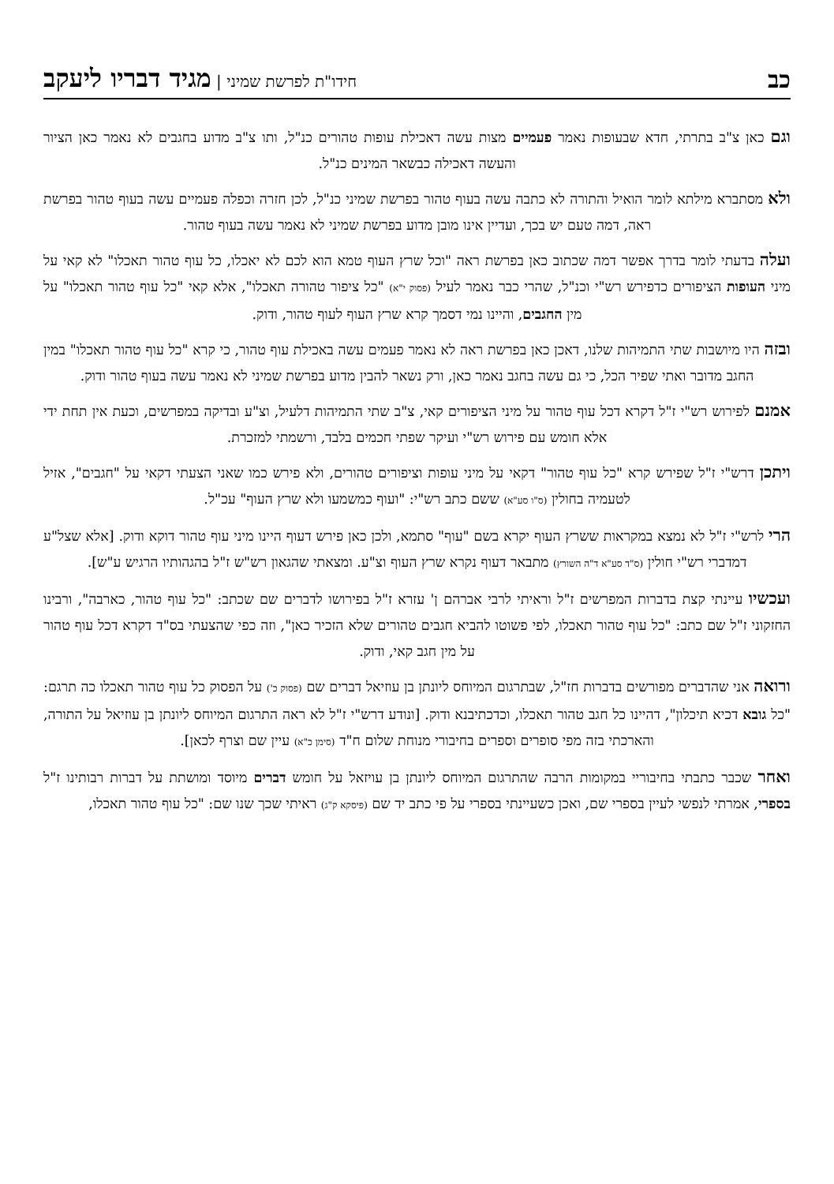כב חידו"ת לפרשת שמיני | מגיד דבריו ליעקב
וגם כאן צ"ב בתרתי, חדא שבעופות נאמר פעמיים מצות עשה דאכילת עופות טהורים כנ"ל, ותו צ"ב מדוע בחגבים לא נאמר כאן הציור והעשה דאכילה כבשאר המינים כנ"ל.
ולא מסתברא מילתא לומר הואיל והתורה לא כתבה עשה בעוף טהור בפרשת שמיני כנ"ל, לכן חזרה וכפלה פעמיים עשה בעוף טהור בפרשת ראה, דמה טעם יש בכך, ועדיין אינו מובן מדוע בפרשת שמיני לא נאמר עשה בעוף טהור.
ועלה בדעתי לומר בדרך אפשר דמה שכתוב כאן בפרשת ראה "וכל שרץ העוף טמא הוא לכם לא יאכלו, כל עוף טהור תאכלו" לא קאי על מיני העופות הציפורים כדפירש רש"י וכנ"ל, שהרי כבר נאמר לעיל (פסוק י"א) "כל ציפור טהורה תאכלו", אלא קאי "כל עוף טהור תאכלו" על מין החגבים, והיינו נמי דסמך קרא שרץ העוף לעוף טהור, ודוק.
ובזה היו מיושבות שתי התמיהות שלנו, דאכן כאן בפרשת ראה לא נאמר פעמים עשה באכילת עוף טהור, כי קרא "כל עוף טהור תאכלו" במין החגב מדובר ואתי שפיר הכל, כי גם עשה בחגב נאמר כאן, ורק נשאר להבין מדוע בפרשת שמיני לא נאמר עשה בעוף טהור ודוק.
אמנם לפירוש רש"י ז"ל דקרא דכל עוף טהור על מיני הציפורים קאי, צ"ב שתי התמיהות דלעיל, וצ"ע ובדיקה במפרשים, וכעת אין תחת ידי אלא חומש עם פירוש רש"י ועיקר שפתי חכמים בלבד, ורשמתי למזכרת.
ויתכן דרש"י ז"ל שפירש קרא "כל עוף טהור" דקאי על מיני עופות וציפורים טהורים, ולא פירש כמו שאני הצעתי דקאי על "חגבים", אזיל לטעמיה בחולין (ס"ו סע"א) ששם כתב רש"י: "ועוף כמשמעו ולא שרץ העוף" עכ"ל.
הרי לרש"י ז"ל לא נמצא במקראות ששרץ העוף יקרא בשם "עוף" סתמא, ולכן כאן פירש דעוף היינו מיני עוף טהור דוקא ודוק. [אלא שצל"ע דמדברי רש"י חולין (ס"ד סע"א ד"ה השורץ) מתבאר דעוף נקרא שרץ העוף וצ"ע. ומצאתי שהגאון רש"ש ז"ל בהגהותיו הרגיש ע"ש].
ועכשיו עיינתי קצת בדברות המפרשים ז"ל וראיתי לרבי אברהם ן' עזרא ז"ל בפירושו לדברים שם שכתב: "כל עוף טהור, כארבה", ורבינו החזקוני ז"ל שם כתב: "כל עוף טהור תאכלו, לפי פשוטו להביא חגבים טהורים שלא הזכיר כאן", וזה כפי שהצעתי בס"ד דקרא דכל עוף טהור על מין חגב קאי, ודוק.
ורואה אני שהדברים מפורשים בדברות חז"ל, שבתרגום המיוחס ליונתן בן עוזיאל דברים שם (פסוק כ') על הפסוק כל עוף טהור תאכלו כה תרגם: "כל גובא דכיא תיכלון", דהיינו כל חגב טהור תאכלו, וכדכתיבנא ודוק. [ונודע דרש"י ז"ל לא ראה התרגום המיוחס ליונתן בן עוזיאל על התורה, והארכתי בזה מפי סופרים וספרים בחיבורי מנוחת שלום ח"ד (סימן כ"א) עיין שם וצרף לכאן].
ואחר שכבר כתבתי בחיבוריי במקומות הרבה שהתרגום המיוחס ליונתן בן עויזאל על חומש דברים מיוסד ומושתת על דברות רבותינו ז"ל בספרי, אמרתי לנפשי לעיין בספרי שם, ואכן כשעיינתי בספרי על פי כתב יד שם (פיסקא ק"ג) ראיתי שכך שנו שם: "כל עוף טהור תאכלו,